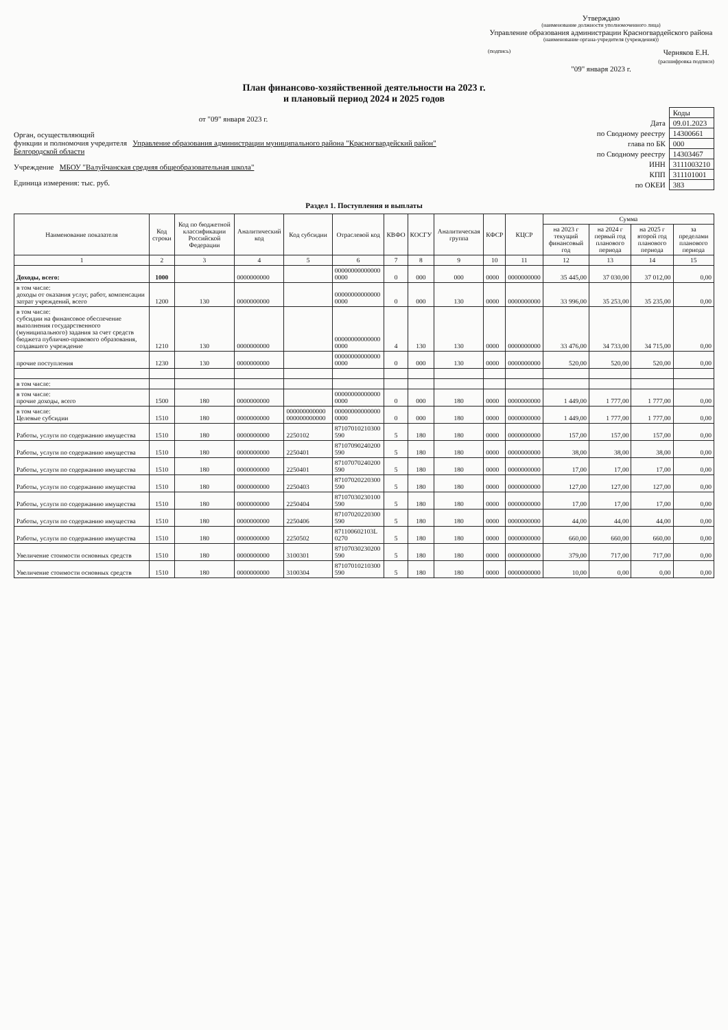Утверждаю
(наименование должности уполномоченного лица)
Управление образования администрации Красногвардейского района
(наименование органа-учредителя (учреждения))
(подпись) Черняков Е.Н.
(расшифровка подписи)
"09" января 2023 г.
План финансово-хозяйственной деятельности на 2023 г.
и плановый период 2024 и 2025 годов
от "09" января 2023 г.
Орган, осуществляющий
функции и полномочия учредителя Управление образования администрации муниципального района "Красногвардейский район" Белгородской области
Учреждение МБОУ "Валуйчанская средняя общеобразовательная школа"
Единица измерения: тыс. руб.
| | Коды |
| Дата | 09.01.2023 |
| по Сводному реестру | 14300661 |
| глава по БК | 000 |
| по Сводному реестру | 14303467 |
| ИНН | 3111003210 |
| КПП | 311101001 |
| по ОКЕИ | 383 |
Раздел 1. Поступления и выплаты
| Наименование показателя | Код строки | Код по бюджетной классификации Российской Федерации | Аналитический код | Код субсидии | Отраслевой код | КВФО | КОСГУ | Аналитическая группа | КФСР | КЦСР | Сумма | | | |
| --- | --- | --- | --- | --- | --- | --- | --- | --- | --- | --- | --- | --- | --- | --- |
| | | | | | | | | | | | на 2023 г текущий финансовый год | на 2024 г первый год планового периода | на 2025 г второй год планового периода | за пределами планового периода |
| 1 | 2 | 3 | 4 | 5 | 6 | 7 | 8 | 9 | 10 | 11 | 12 | 13 | 14 | 15 |
| Доходы, всего: | 1000 | | 0000000000 | | 00000000000000 0000 | 0 | 000 | 000 | 0000 | 0000000000 | 35 445,00 | 37 030,00 | 37 012,00 | 0,00 |
| в том числе: доходы от оказания услуг, работ, компенсации затрат учреждений, всего | 1200 | 130 | 0000000000 | | 00000000000000 0000 | 0 | 000 | 130 | 0000 | 0000000000 | 33 996,00 | 35 253,00 | 35 235,00 | 0,00 |
| в том числе: субсидии на финансовое обеспечение выполнения государственного (муниципального) задания за счет средств бюджета публично-правового образования, создавшего учреждение | 1210 | 130 | 0000000000 | | 00000000000000 0000 | 4 | 130 | 130 | 0000 | 0000000000 | 33 476,00 | 34 733,00 | 34 715,00 | 0,00 |
| прочие поступления | 1230 | 130 | 0000000000 | | 00000000000000 0000 | 0 | 000 | 130 | 0000 | 0000000000 | 520,00 | 520,00 | 520,00 | 0,00 |
| в том числе: | | | | | | | | | | | | | | |
| в том числе: прочие доходы, всего | 1500 | 180 | 0000000000 | | 00000000000000 0000 | 0 | 000 | 180 | 0000 | 0000000000 | 1 449,00 | 1 777,00 | 1 777,00 | 0,00 |
| в том числе: Целевые субсидии | 1510 | 180 | 0000000000 | 000000000000 000000000000 | 00000000000000 0000 | 0 | 000 | 180 | 0000 | 0000000000 | 1 449,00 | 1 777,00 | 1 777,00 | 0,00 |
| Работы, услуги по содержанию имущества | 1510 | 180 | 0000000000 | 2250102 | 87107010210300 590 | 5 | 180 | 180 | 0000 | 0000000000 | 157,00 | 157,00 | 157,00 | 0,00 |
| Работы, услуги по содержанию имущества | 1510 | 180 | 0000000000 | 2250401 | 87107090240200 590 | 5 | 180 | 180 | 0000 | 0000000000 | 38,00 | 38,00 | 38,00 | 0,00 |
| Работы, услуги по содержанию имущества | 1510 | 180 | 0000000000 | 2250401 | 87107070240200 590 | 5 | 180 | 180 | 0000 | 0000000000 | 17,00 | 17,00 | 17,00 | 0,00 |
| Работы, услуги по содержанию имущества | 1510 | 180 | 0000000000 | 2250403 | 87107020220300 590 | 5 | 180 | 180 | 0000 | 0000000000 | 127,00 | 127,00 | 127,00 | 0,00 |
| Работы, услуги по содержанию имущества | 1510 | 180 | 0000000000 | 2250404 | 87107030230100 590 | 5 | 180 | 180 | 0000 | 0000000000 | 17,00 | 17,00 | 17,00 | 0,00 |
| Работы, услуги по содержанию имущества | 1510 | 180 | 0000000000 | 2250406 | 87107020220300 590 | 5 | 180 | 180 | 0000 | 0000000000 | 44,00 | 44,00 | 44,00 | 0,00 |
| Работы, услуги по содержанию имущества | 1510 | 180 | 0000000000 | 2250502 | 871100602103L 0270 | 5 | 180 | 180 | 0000 | 0000000000 | 660,00 | 660,00 | 660,00 | 0,00 |
| Увеличение стоимости основных средств | 1510 | 180 | 0000000000 | 3100301 | 87107030230200 590 | 5 | 180 | 180 | 0000 | 0000000000 | 379,00 | 717,00 | 717,00 | 0,00 |
| Увеличение стоимости основных средств | 1510 | 180 | 0000000000 | 3100304 | 87107010210300 590 | 5 | 180 | 180 | 0000 | 0000000000 | 10,00 | 0,00 | 0,00 | 0,00 |